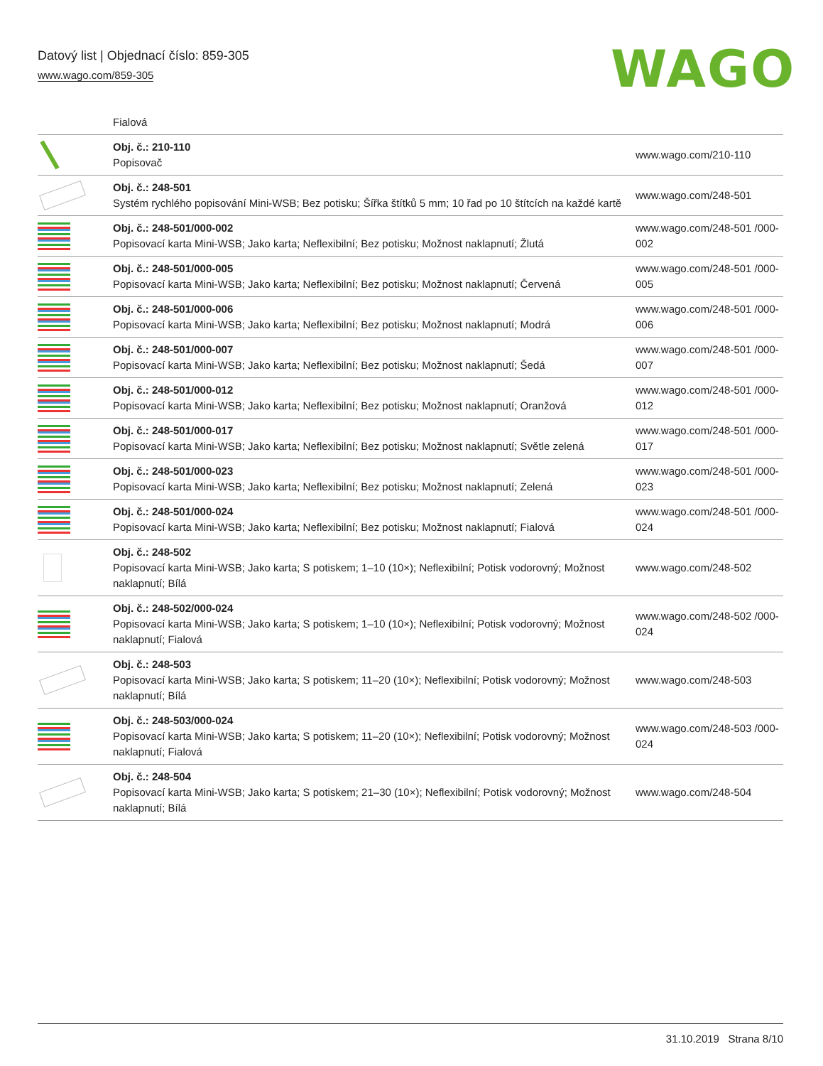Datový list | Objednací číslo: 859-305
www.wago.com/859-305
WAGO
| | Fialová | |
| | Obj. č.: 210-110 Popisovač | www.wago.com/210-110 |
| | Obj. č.: 248-501 Systém rychlého popisování Mini-WSB; Bez potisku; Šířka štítků 5 mm; 10 řad po 10 štítcích na každé kartě | www.wago.com/248-501 |
| | Obj. č.: 248-501/000-002 Popisovací karta Mini-WSB; Jako karta; Neflexibilní; Bez potisku; Možnost naklapnutí; Žlutá | www.wago.com/248-501 /000-002 |
| | Obj. č.: 248-501/000-005 Popisovací karta Mini-WSB; Jako karta; Neflexibilní; Bez potisku; Možnost naklapnutí; Červená | www.wago.com/248-501 /000-005 |
| | Obj. č.: 248-501/000-006 Popisovací karta Mini-WSB; Jako karta; Neflexibilní; Bez potisku; Možnost naklapnutí; Modrá | www.wago.com/248-501 /000-006 |
| | Obj. č.: 248-501/000-007 Popisovací karta Mini-WSB; Jako karta; Neflexibilní; Bez potisku; Možnost naklapnutí; Šedá | www.wago.com/248-501 /000-007 |
| | Obj. č.: 248-501/000-012 Popisovací karta Mini-WSB; Jako karta; Neflexibilní; Bez potisku; Možnost naklapnutí; Oranžová | www.wago.com/248-501 /000-012 |
| | Obj. č.: 248-501/000-017 Popisovací karta Mini-WSB; Jako karta; Neflexibilní; Bez potisku; Možnost naklapnutí; Světle zelená | www.wago.com/248-501 /000-017 |
| | Obj. č.: 248-501/000-023 Popisovací karta Mini-WSB; Jako karta; Neflexibilní; Bez potisku; Možnost naklapnutí; Zelená | www.wago.com/248-501 /000-023 |
| | Obj. č.: 248-501/000-024 Popisovací karta Mini-WSB; Jako karta; Neflexibilní; Bez potisku; Možnost naklapnutí; Fialová | www.wago.com/248-501 /000-024 |
| | Obj. č.: 248-502 Popisovací karta Mini-WSB; Jako karta; S potiskem; 1–10 (10×); Neflexibilní; Potisk vodorovný; Možnost naklapnutí; Bílá | www.wago.com/248-502 |
| | Obj. č.: 248-502/000-024 Popisovací karta Mini-WSB; Jako karta; S potiskem; 1–10 (10×); Neflexibilní; Potisk vodorovný; Možnost naklapnutí; Fialová | www.wago.com/248-502 /000-024 |
| | Obj. č.: 248-503 Popisovací karta Mini-WSB; Jako karta; S potiskem; 11–20 (10×); Neflexibilní; Potisk vodorovný; Možnost naklapnutí; Bílá | www.wago.com/248-503 |
| | Obj. č.: 248-503/000-024 Popisovací karta Mini-WSB; Jako karta; S potiskem; 11–20 (10×); Neflexibilní; Potisk vodorovný; Možnost naklapnutí; Fialová | www.wago.com/248-503 /000-024 |
| | Obj. č.: 248-504 Popisovací karta Mini-WSB; Jako karta; S potiskem; 21–30 (10×); Neflexibilní; Potisk vodorovný; Možnost naklapnutí; Bílá | www.wago.com/248-504 |
31.10.2019 Strana 8/10